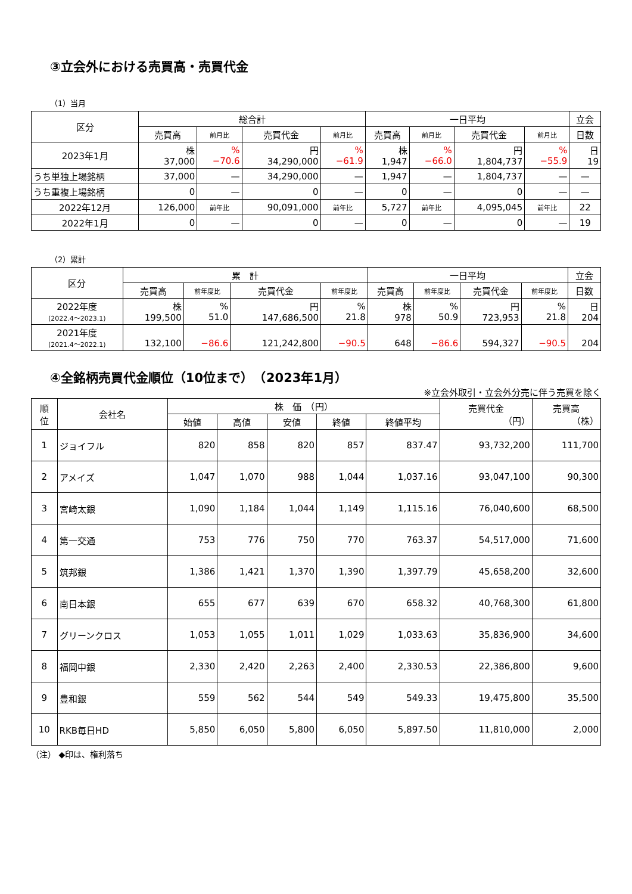③立会外における売買高・売買代金
（1）当月
| 区分 | 総合計 | | | | 一日平均 | | | | 立会 |
| --- | --- | --- | --- | --- | --- | --- | --- | --- | --- |
| | 売買高 | 前月比 | 売買代金 | 前月比 | 売買高 | 前月比 | 売買代金 | 前月比 | 日数 |
| 2023年1月 | 株 37,000 | % −70.6 | 円 34,290,000 | % −61.9 | 株 1,947 | % −66.0 | 円 1,804,737 | % −55.9 | 日 19 |
| うち単独上場銘柄 | 37,000 | — | 34,290,000 | — | 1,947 | — | 1,804,737 | — | — |
| うち重複上場銘柄 | 0 | — | 0 | — | 0 | — | 0 | — | — |
| 2022年12月 | 126,000 | 前年比 | 90,091,000 | 前年比 | 5,727 | 前年比 | 4,095,045 | 前年比 | 22 |
| 2022年1月 | 0 | — | 0 | — | 0 | — | 0 | — | 19 |
（2）累計
| 区分 | 累 計 | | | | 一日平均 | | | | 立会 |
| --- | --- | --- | --- | --- | --- | --- | --- | --- | --- |
| | 売買高 | 前年度比 | 売買代金 | 前年度比 | 売買高 | 前年度比 | 売買代金 | 前年度比 | 日数 |
| 2022年度 (2022.4〜2023.1) | 株 199,500 | % 51.0 | 円 147,686,500 | % 21.8 | 株 978 | % 50.9 | 円 723,953 | % 21.8 | 日 204 |
| 2021年度 (2021.4〜2022.1) | 132,100 | −86.6 | 121,242,800 | −90.5 | 648 | −86.6 | 594,327 | −90.5 | 204 |
④全銘柄売買代金順位（10位まで）　（2023年1月）
※立会外取引・立会外分売に伴う売買を除く
| 順 位 | 会社名 | 株 価 （円） | | | | | 売買代金 （円） | 売買高 （株） |
| --- | --- | --- | --- | --- | --- | --- | --- | --- |
| | | 始値 | 高値 | 安値 | 終値 | 終値平均 | | |
| 1 | ジョイフル | 820 | 858 | 820 | 857 | 837.47 | 93,732,200 | 111,700 |
| 2 | アメイズ | 1,047 | 1,070 | 988 | 1,044 | 1,037.16 | 93,047,100 | 90,300 |
| 3 | 宮崎太銀 | 1,090 | 1,184 | 1,044 | 1,149 | 1,115.16 | 76,040,600 | 68,500 |
| 4 | 第一交通 | 753 | 776 | 750 | 770 | 763.37 | 54,517,000 | 71,600 |
| 5 | 筑邦銀 | 1,386 | 1,421 | 1,370 | 1,390 | 1,397.79 | 45,658,200 | 32,600 |
| 6 | 南日本銀 | 655 | 677 | 639 | 670 | 658.32 | 40,768,300 | 61,800 |
| 7 | グリーンクロス | 1,053 | 1,055 | 1,011 | 1,029 | 1,033.63 | 35,836,900 | 34,600 |
| 8 | 福岡中銀 | 2,330 | 2,420 | 2,263 | 2,400 | 2,330.53 | 22,386,800 | 9,600 |
| 9 | 豊和銀 | 559 | 562 | 544 | 549 | 549.33 | 19,475,800 | 35,500 |
| 10 | RKB毎日HD | 5,850 | 6,050 | 5,800 | 6,050 | 5,897.50 | 11,810,000 | 2,000 |
（注） ◆印は、権利落ち